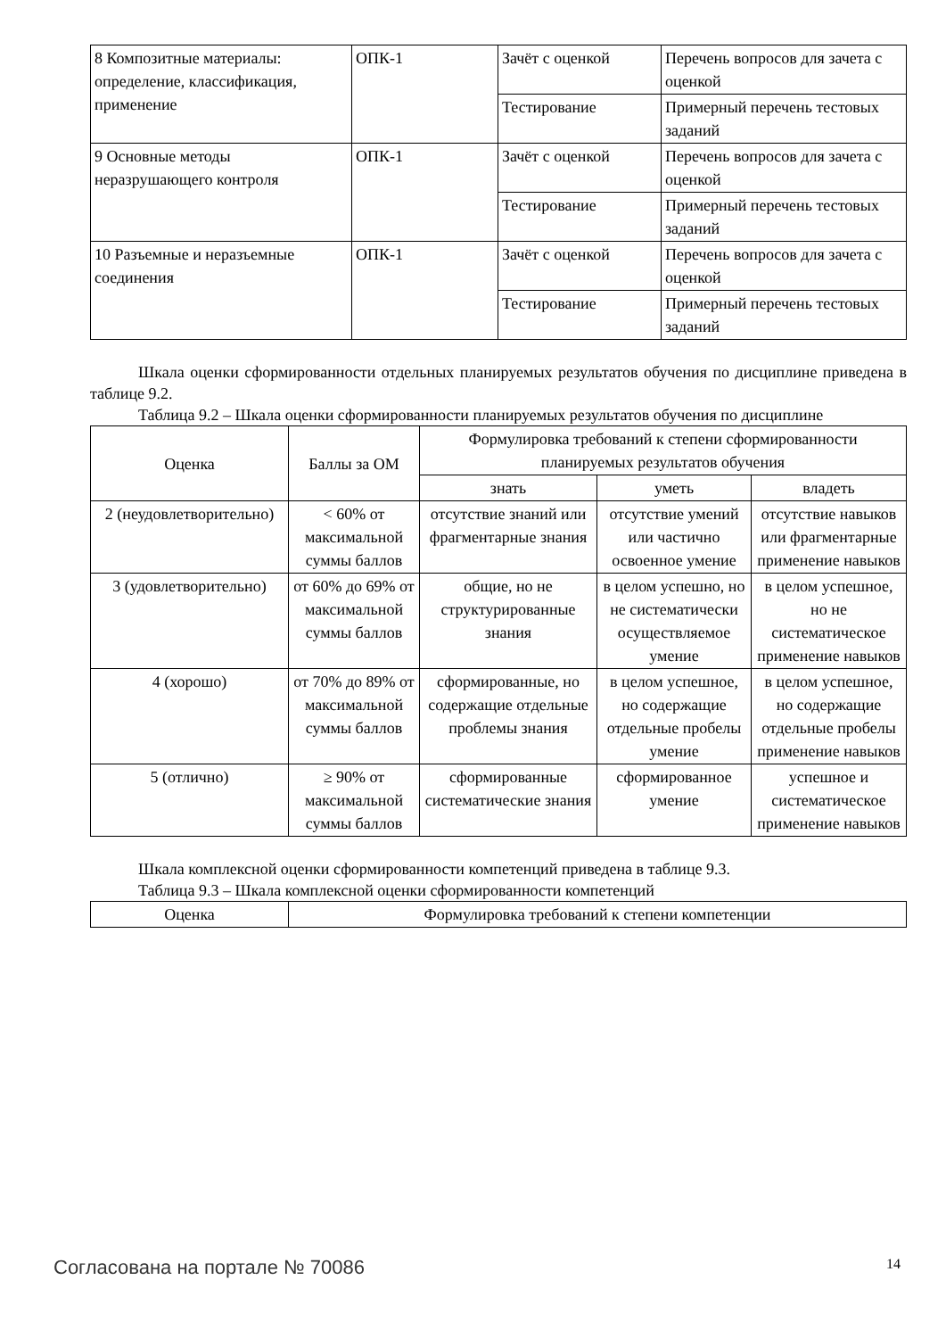| 8 Композитные материалы: определение, классификация, применение | ОПК-1 | Зачёт с оценкой | Перечень вопросов для зачета с оценкой |
| | | Тестирование | Примерный перечень тестовых заданий |
| 9 Основные методы неразрушающего контроля | ОПК-1 | Зачёт с оценкой | Перечень вопросов для зачета с оценкой |
| | | Тестирование | Примерный перечень тестовых заданий |
| 10 Разъемные и неразъемные соединения | ОПК-1 | Зачёт с оценкой | Перечень вопросов для зачета с оценкой |
| | | Тестирование | Примерный перечень тестовых заданий |
Шкала оценки сформированности отдельных планируемых результатов обучения по дисциплине приведена в таблице 9.2.
Таблица 9.2 – Шкала оценки сформированности планируемых результатов обучения по дисциплине
| Оценка | Баллы за ОМ | Формулировка требований к степени сформированности планируемых результатов обучения | | |
| --- | --- | --- | --- | --- |
| | | знать | уметь | владеть |
| 2 (неудовлетворительно) | < 60% от максимальной суммы баллов | отсутствие знаний или фрагментарные знания | отсутствие умений или частично освоенное умение | отсутствие навыков или фрагментарные применение навыков |
| 3 (удовлетворительно) | от 60% до 69% от максимальной суммы баллов | общие, но не структурированные знания | в целом успешно, но не систематически осуществляемое умение | в целом успешное, но не систематическое применение навыков |
| 4 (хорошо) | от 70% до 89% от максимальной суммы баллов | сформированные, но содержащие отдельные проблемы знания | в целом успешное, но содержащие отдельные пробелы умение | в целом успешное, но содержащие отдельные пробелы применение навыков |
| 5 (отлично) | ≥ 90% от максимальной суммы баллов | сформированные систематические знания | сформированное умение | успешное и систематическое применение навыков |
Шкала комплексной оценки сформированности компетенций приведена в таблице 9.3.
Таблица 9.3 – Шкала комплексной оценки сформированности компетенций
| Оценка | Формулировка требований к степени компетенции |
| --- | --- |
Согласована на портале № 70086 14